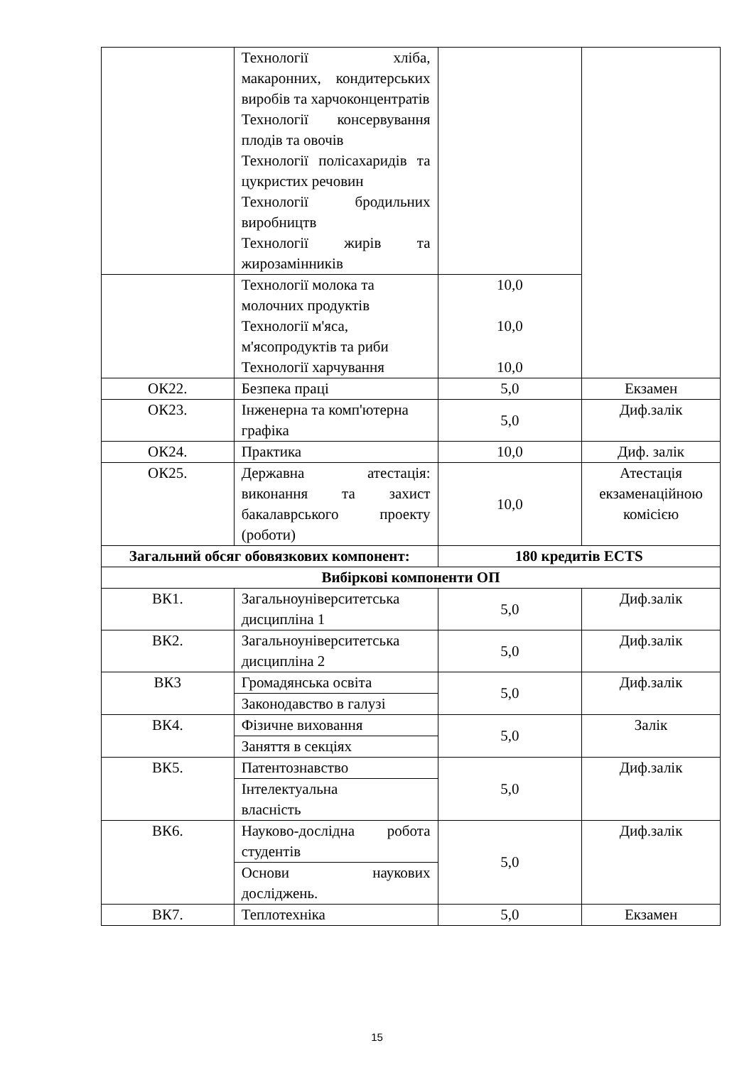| | Технології хліба, макаронних, кондитерських виробів та харчоконцентратів Технології консервування плодів та овочів Технології полісахаридів та цукристих речовин Технології бродильних виробництв Технології жирів та жирозамінників | | |
| | Технології молока та молочних продуктів Технології м'яса, м'ясопродуктів та риби Технології харчування | 10,0 10,0 10,0 | |
| ОК22. | Безпека праці | 5,0 | Екзамен |
| ОК23. | Інженерна та комп'ютерна графіка | 5,0 | Диф.залік |
| ОК24. | Практика | 10,0 | Диф. залік |
| ОК25. | Державна атестація: виконання та захист бакалаврського проекту (роботи) | 10,0 | Атестація екзаменаційною комісією |
| Загальний обсяг обовязкових компонент: | | 180 кредитів ECTS | |
| Вибіркові компоненти ОП | | | |
| ВК1. | Загальноуніверситетська дисципліна 1 | 5,0 | Диф.залік |
| ВК2. | Загальноуніверситетська дисципліна 2 | 5,0 | Диф.залік |
| ВК3 | Громадянська освіта | 5,0 | Диф.залік |
| | Законодавство в галузі | | |
| ВК4. | Фізичне виховання | 5,0 | Залік |
| | Заняття в секціях | | |
| ВК5. | Патентознавство | 5,0 | Диф.залік |
| | Інтелектуальна власність | | |
| ВК6. | Науково-дослідна робота студентів | 5,0 | Диф.залік |
| | Основи наукових досліджень. | | |
| ВК7. | Теплотехніка | 5,0 | Екзамен |
15